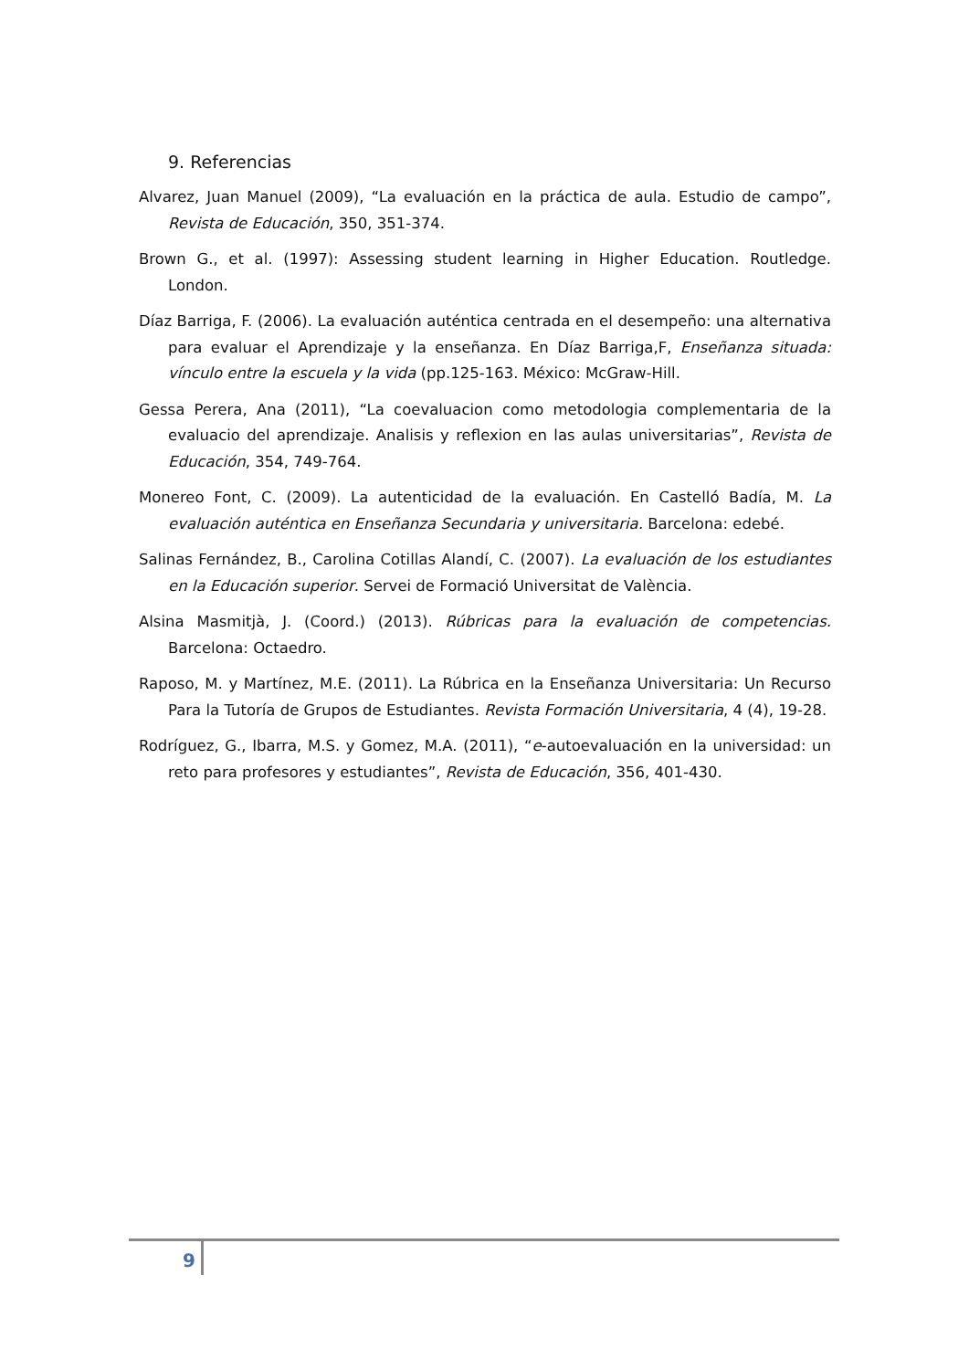9. Referencias
Alvarez, Juan Manuel (2009), “La evaluación en la práctica de aula. Estudio de campo”, Revista de Educación, 350, 351-374.
Brown G., et al. (1997): Assessing student learning in Higher Education. Routledge. London.
Díaz Barriga, F. (2006). La evaluación auténtica centrada en el desempeño: una alternativa para evaluar el Aprendizaje y la enseñanza. En Díaz Barriga,F, Enseñanza situada: vínculo entre la escuela y la vida (pp.125-163. México: McGraw-Hill.
Gessa Perera, Ana (2011), “La coevaluacion como metodologia complementaria de la evaluacio del aprendizaje. Analisis y reflexion en las aulas universitarias”, Revista de Educación, 354, 749-764.
Monereo Font, C. (2009). La autenticidad de la evaluación. En Castelló Badía, M. La evaluación auténtica en Enseñanza Secundaria y universitaria. Barcelona: edebé.
Salinas Fernández, B., Carolina Cotillas Alandí, C. (2007). La evaluación de los estudiantes en la Educación superior. Servei de Formació Universitat de València.
Alsina Masmitjà, J. (Coord.) (2013). Rúbricas para la evaluación de competencias. Barcelona: Octaedro.
Raposo, M. y Martínez, M.E. (2011). La Rúbrica en la Enseñanza Universitaria: Un Recurso Para la Tutoría de Grupos de Estudiantes. Revista Formación Universitaria, 4 (4), 19-28.
Rodríguez, G., Ibarra, M.S. y Gomez, M.A. (2011), “e-autoevaluación en la universidad: un reto para profesores y estudiantes”, Revista de Educación, 356, 401-430.
9